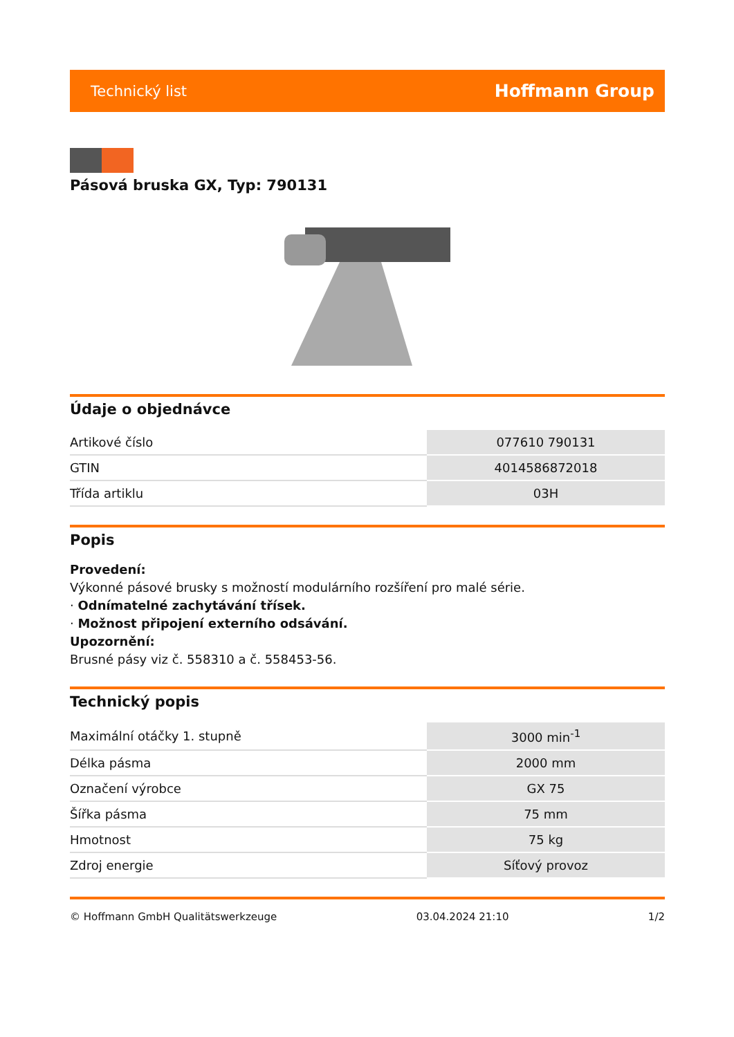Technický list Hoffmann Group
Pásová bruska GX, Typ: 790131
Údaje o objednávce
| Artikové číslo | 077610 790131 |
| GTIN | 4014586872018 |
| Třída artiklu | 03H |
Popis
Provedení:
Výkonné pásové brusky s možností modulárního rozšíření pro malé série.
· Odnímatelné zachytávání třísek.
· Možnost připojení externího odsávání.
Upozornění:
Brusné pásy viz č. 558310 a č. 558453-56.
Technický popis
| Maximální otáčky 1. stupně | 3000 min<sup>-1</sup> |
| Délka pásma | 2000 mm |
| Označení výrobce | GX 75 |
| Šířka pásma | 75 mm |
| Hmotnost | 75 kg |
| Zdroj energie | Síťový provoz |
© Hoffmann GmbH Qualitätswerkzeuge 03.04.2024 21:10 1/2